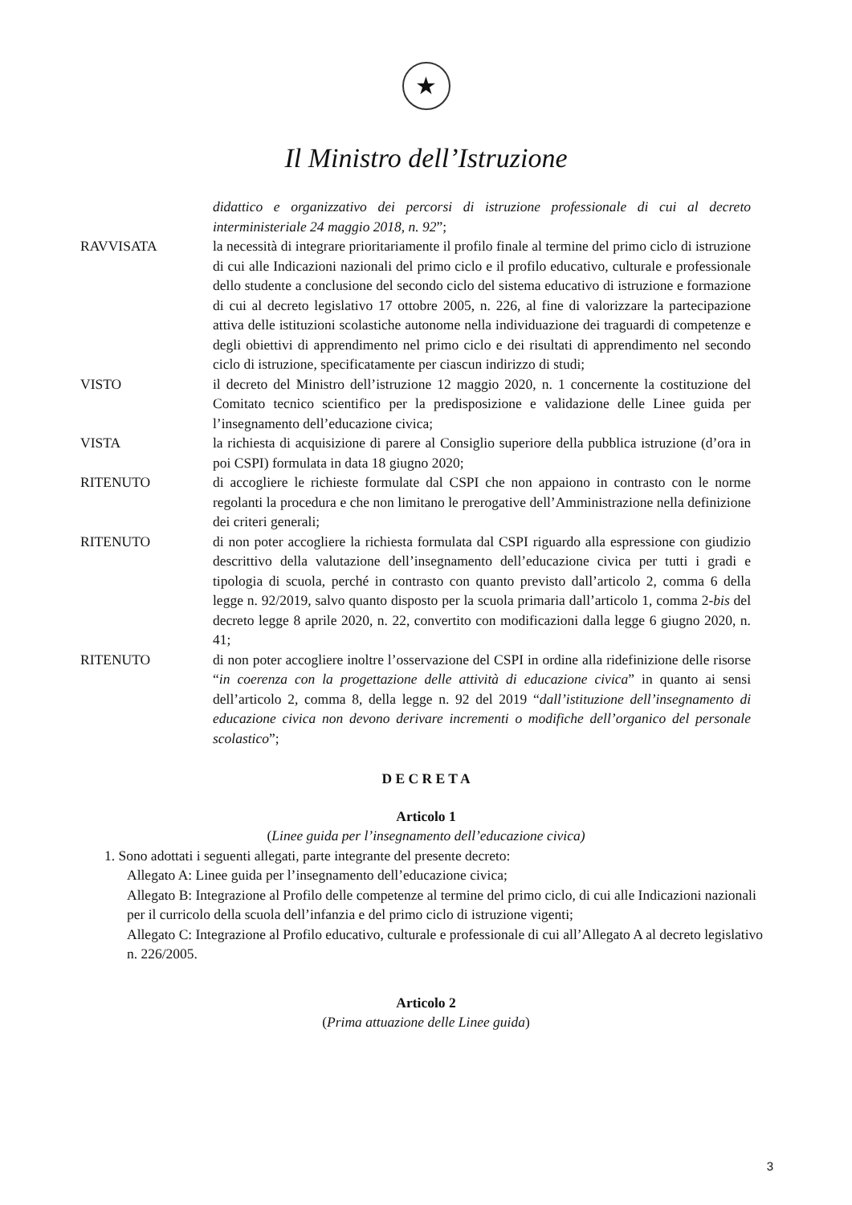★
Il Ministro dell’Istruzione
didattico e organizzativo dei percorsi di istruzione professionale di cui al decreto interministeriale 24 maggio 2018, n. 92”;
RAVVISATA la necessità di integrare prioritariamente il profilo finale al termine del primo ciclo di istruzione di cui alle Indicazioni nazionali del primo ciclo e il profilo educativo, culturale e professionale dello studente a conclusione del secondo ciclo del sistema educativo di istruzione e formazione di cui al decreto legislativo 17 ottobre 2005, n. 226, al fine di valorizzare la partecipazione attiva delle istituzioni scolastiche autonome nella individuazione dei traguardi di competenze e degli obiettivi di apprendimento nel primo ciclo e dei risultati di apprendimento nel secondo ciclo di istruzione, specificatamente per ciascun indirizzo di studi;
VISTO il decreto del Ministro dell’istruzione 12 maggio 2020, n. 1 concernente la costituzione del Comitato tecnico scientifico per la predisposizione e validazione delle Linee guida per l’insegnamento dell’educazione civica;
VISTA la richiesta di acquisizione di parere al Consiglio superiore della pubblica istruzione (d’ora in poi CSPI) formulata in data 18 giugno 2020;
RITENUTO di accogliere le richieste formulate dal CSPI che non appaiono in contrasto con le norme regolanti la procedura e che non limitano le prerogative dell’Amministrazione nella definizione dei criteri generali;
RITENUTO di non poter accogliere la richiesta formulata dal CSPI riguardo alla espressione con giudizio descrittivo della valutazione dell’insegnamento dell’educazione civica per tutti i gradi e tipologia di scuola, perché in contrasto con quanto previsto dall’articolo 2, comma 6 della legge n. 92/2019, salvo quanto disposto per la scuola primaria dall’articolo 1, comma 2-bis del decreto legge 8 aprile 2020, n. 22, convertito con modificazioni dalla legge 6 giugno 2020, n. 41;
RITENUTO di non poter accogliere inoltre l’osservazione del CSPI in ordine alla ridefinizione delle risorse “in coerenza con la progettazione delle attività di educazione civica” in quanto ai sensi dell’articolo 2, comma 8, della legge n. 92 del 2019 “dall’istituzione dell’insegnamento di educazione civica non devono derivare incrementi o modifiche dell’organico del personale scolastico”;
D E C R E T A
Articolo 1
(Linee guida per l’insegnamento dell’educazione civica)
1. Sono adottati i seguenti allegati, parte integrante del presente decreto:
Allegato A: Linee guida per l’insegnamento dell’educazione civica;
Allegato B: Integrazione al Profilo delle competenze al termine del primo ciclo, di cui alle Indicazioni nazionali per il curricolo della scuola dell’infanzia e del primo ciclo di istruzione vigenti;
Allegato C: Integrazione al Profilo educativo, culturale e professionale di cui all’Allegato A al decreto legislativo n. 226/2005.
Articolo 2
(Prima attuazione delle Linee guida)
3